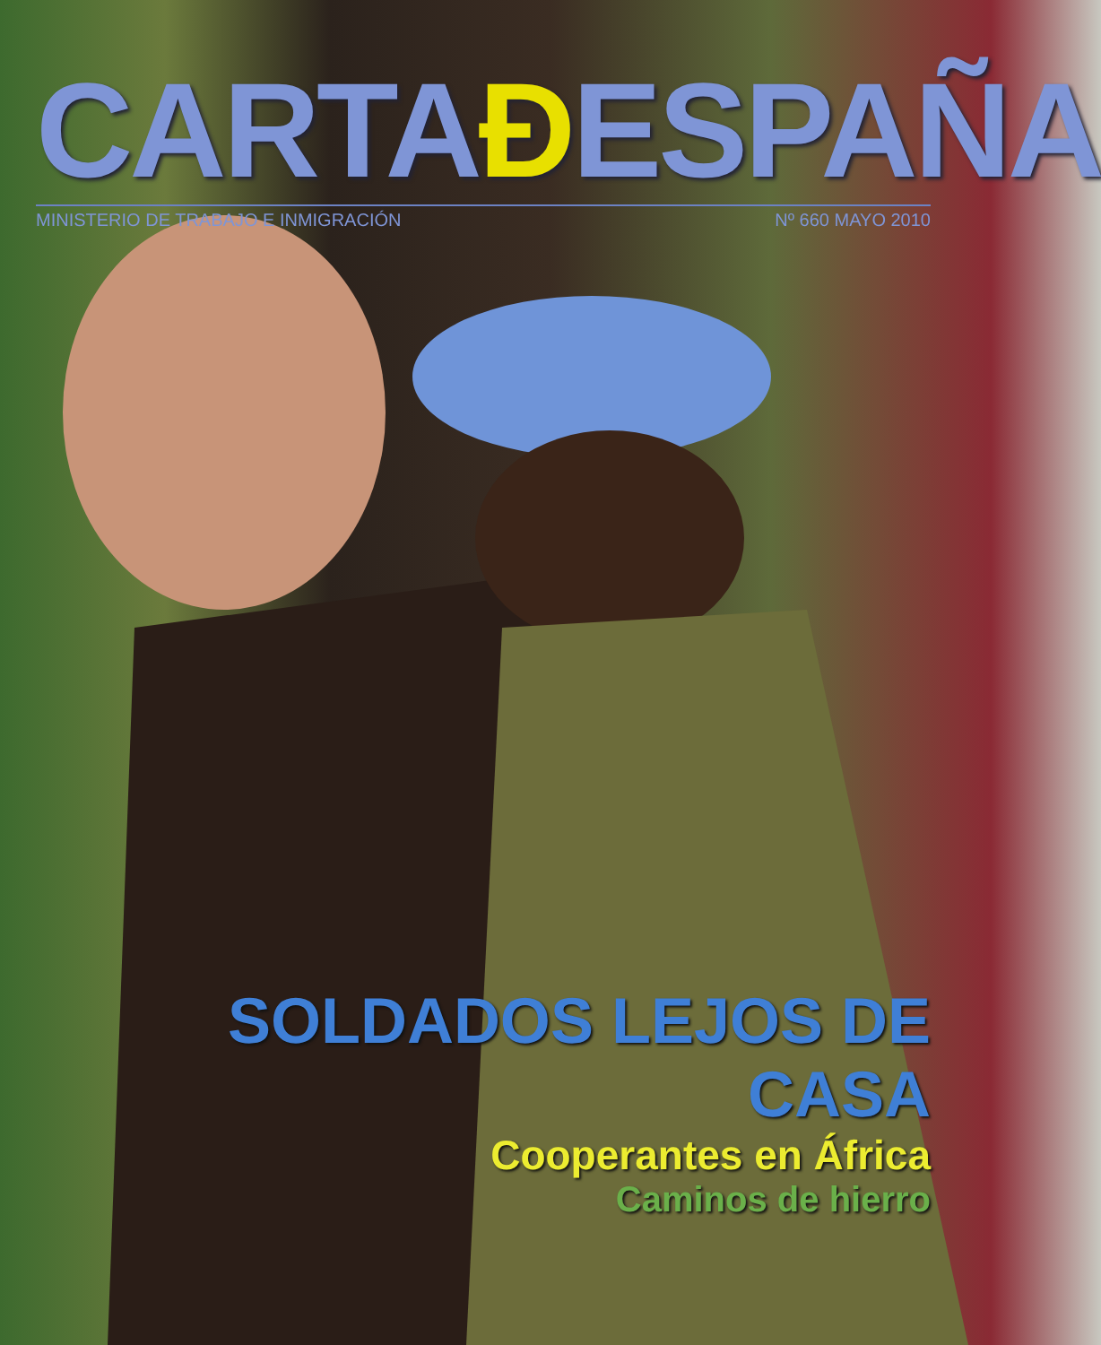CARTAĐESPAÑA
MINISTERIO DE TRABAJO E INMIGRACIÓN Nº 660 MAYO 2010
SOLDADOS LEJOS DE CASA
Cooperantes en África
Caminos de hierro